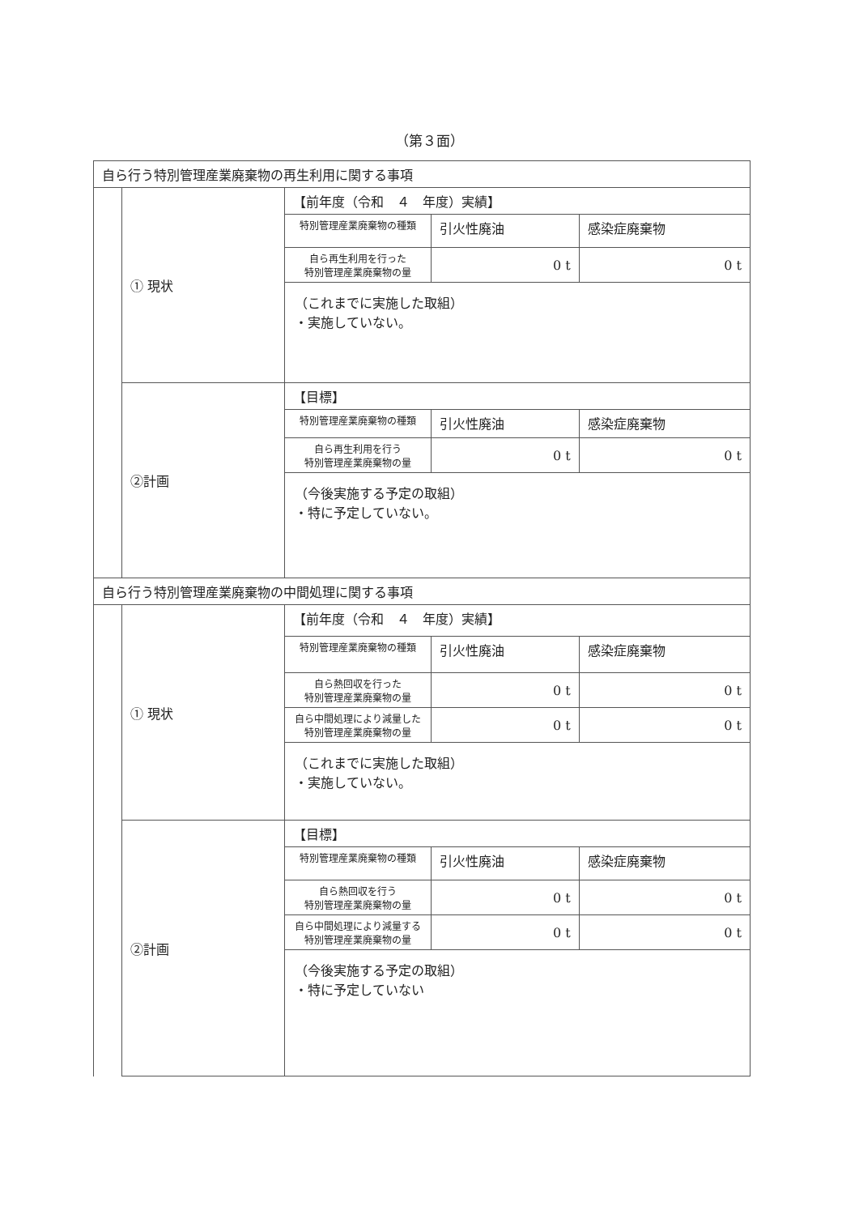（第３面）
| 自ら行う特別管理産業廃棄物の再生利用に関する事項 | | |
| | ① 現状 | / 【前年度（令和 ４ 年度）実績】 / / / / 特別管理産業廃棄物の種類 / 引火性廃油 / 感染症廃棄物 / / 自ら再生利用を行った 特別管理産業廃棄物の量 / 0 t / 0 t / / （これまでに実施した取組） ・実施していない。 / / / |
| | ②計画 | / 【目標】 / / / / 特別管理産業廃棄物の種類 / 引火性廃油 / 感染症廃棄物 / / 自ら再生利用を行う 特別管理産業廃棄物の量 / 0 t / 0 t / / （今後実施する予定の取組） ・特に予定していない。 / / / |
| 自ら行う特別管理産業廃棄物の中間処理に関する事項 | | |
| | ① 現状 | / 【前年度（令和 ４ 年度）実績】 / / / / 特別管理産業廃棄物の種類 / 引火性廃油 / 感染症廃棄物 / / 自ら熱回収を行った 特別管理産業廃棄物の量 / 0 t / 0 t / / 自ら中間処理により減量した 特別管理産業廃棄物の量 / 0 t / 0 t / / （これまでに実施した取組） ・実施していない。 / / / |
| | ②計画 | / 【目標】 / / / / 特別管理産業廃棄物の種類 / 引火性廃油 / 感染症廃棄物 / / 自ら熱回収を行う 特別管理産業廃棄物の量 / 0 t / 0 t / / 自ら中間処理により減量する 特別管理産業廃棄物の量 / 0 t / 0 t / / （今後実施する予定の取組） ・特に予定していない / / / |